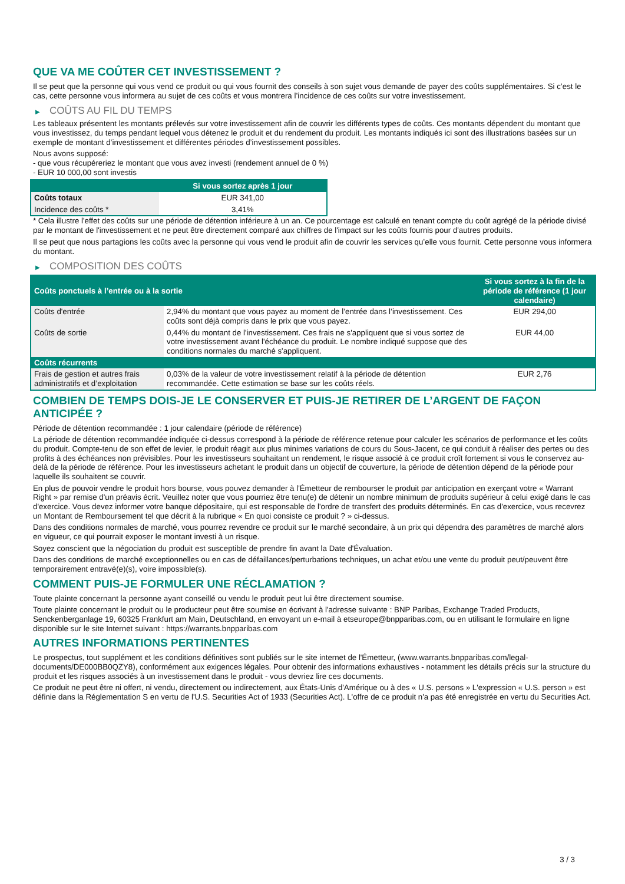QUE VA ME COÛTER CET INVESTISSEMENT ?
Il se peut que la personne qui vous vend ce produit ou qui vous fournit des conseils à son sujet vous demande de payer des coûts supplémentaires. Si c’est le cas, cette personne vous informera au sujet de ces coûts et vous montrera l’incidence de ces coûts sur votre investissement.
▶ COÛTS AU FIL DU TEMPS
Les tableaux présentent les montants prélevés sur votre investissement afin de couvrir les différents types de coûts. Ces montants dépendent du montant que vous investissez, du temps pendant lequel vous détenez le produit et du rendement du produit. Les montants indiqués ici sont des illustrations basées sur un exemple de montant d’investissement et différentes périodes d’investissement possibles.
Nous avons supposé:
- que vous récupéreriez le montant que vous avez investi (rendement annuel de 0 %)
- EUR 10 000,00 sont investis
| | Si vous sortez après 1 jour |
| --- | --- |
| Coûts totaux | EUR 341,00 |
| Incidence des coûts * | 3,41% |
* Cela illustre l'effet des coûts sur une période de détention inférieure à un an. Ce pourcentage est calculé en tenant compte du coût agrégé de la période divisé par le montant de l'investissement et ne peut être directement comparé aux chiffres de l'impact sur les coûts fournis pour d'autres produits.
Il se peut que nous partagions les coûts avec la personne qui vous vend le produit afin de couvrir les services qu’elle vous fournit. Cette personne vous informera du montant.
▶ COMPOSITION DES COÛTS
| Coûts ponctuels à l’entrée ou à la sortie | | Si vous sortez à la fin de la période de référence (1 jour calendaire) |
| --- | --- | --- |
| Coûts d'entrée | 2,94% du montant que vous payez au moment de l’entrée dans l’investissement. Ces coûts sont déjà compris dans le prix que vous payez. | EUR 294,00 |
| Coûts de sortie | 0,44% du montant de l'investissement. Ces frais ne s'appliquent que si vous sortez de votre investissement avant l'échéance du produit. Le nombre indiqué suppose que des conditions normales du marché s'appliquent. | EUR 44,00 |
| Coûts récurrents | | |
| Frais de gestion et autres frais administratifs et d’exploitation | 0,03% de la valeur de votre investissement relatif à la période de détention recommandée. Cette estimation se base sur les coûts réels. | EUR 2,76 |
COMBIEN DE TEMPS DOIS-JE LE CONSERVER ET PUIS-JE RETIRER DE L’ARGENT DE FAÇON ANTICIPÉE ?
Période de détention recommandée : 1 jour calendaire (période de référence)
La période de détention recommandée indiquée ci-dessus correspond à la période de référence retenue pour calculer les scénarios de performance et les coûts du produit. Compte-tenu de son effet de levier, le produit réagit aux plus minimes variations de cours du Sous-Jacent, ce qui conduit à réaliser des pertes ou des profits à des échéances non prévisibles. Pour les investisseurs souhaitant un rendement, le risque associé à ce produit croît fortement si vous le conservez au-delà de la période de référence. Pour les investisseurs achetant le produit dans un objectif de couverture, la période de détention dépend de la période pour laquelle ils souhaitent se couvrir.
En plus de pouvoir vendre le produit hors bourse, vous pouvez demander à l'Émetteur de rembourser le produit par anticipation en exerçant votre « Warrant Right » par remise d'un préavis écrit. Veuillez noter que vous pourriez être tenu(e) de détenir un nombre minimum de produits supérieur à celui exigé dans le cas d'exercice. Vous devez informer votre banque dépositaire, qui est responsable de l'ordre de transfert des produits déterminés. En cas d'exercice, vous recevrez un Montant de Remboursement tel que décrit à la rubrique « En quoi consiste ce produit ? » ci-dessus.
Dans des conditions normales de marché, vous pourrez revendre ce produit sur le marché secondaire, à un prix qui dépendra des paramètres de marché alors en vigueur, ce qui pourrait exposer le montant investi à un risque.
Soyez conscient que la négociation du produit est susceptible de prendre fin avant la Date d'Évaluation.
Dans des conditions de marché exceptionnelles ou en cas de défaillances/perturbations techniques, un achat et/ou une vente du produit peut/peuvent être temporairement entravé(e)(s), voire impossible(s).
COMMENT PUIS-JE FORMULER UNE RÉCLAMATION ?
Toute plainte concernant la personne ayant conseillé ou vendu le produit peut lui être directement soumise.
Toute plainte concernant le produit ou le producteur peut être soumise en écrivant à l'adresse suivante : BNP Paribas, Exchange Traded Products, Senckenberganlage 19, 60325 Frankfurt am Main, Deutschland, en envoyant un e-mail à etseurope@bnpparibas.com, ou en utilisant le formulaire en ligne disponible sur le site Internet suivant : https://warrants.bnpparibas.com
AUTRES INFORMATIONS PERTINENTES
Le prospectus, tout supplément et les conditions définitives sont publiés sur le site internet de l'Émetteur, (www.warrants.bnpparibas.com/legal-documents/DE000BB0QZY8), conformément aux exigences légales. Pour obtenir des informations exhaustives - notamment les détails précis sur la structure du produit et les risques associés à un investissement dans le produit - vous devriez lire ces documents.
Ce produit ne peut être ni offert, ni vendu, directement ou indirectement, aux États-Unis d'Amérique ou à des « U.S. persons » L'expression « U.S. person » est définie dans la Réglementation S en vertu de l'U.S. Securities Act of 1933 (Securities Act). L'offre de ce produit n'a pas été enregistrée en vertu du Securities Act.
3 / 3